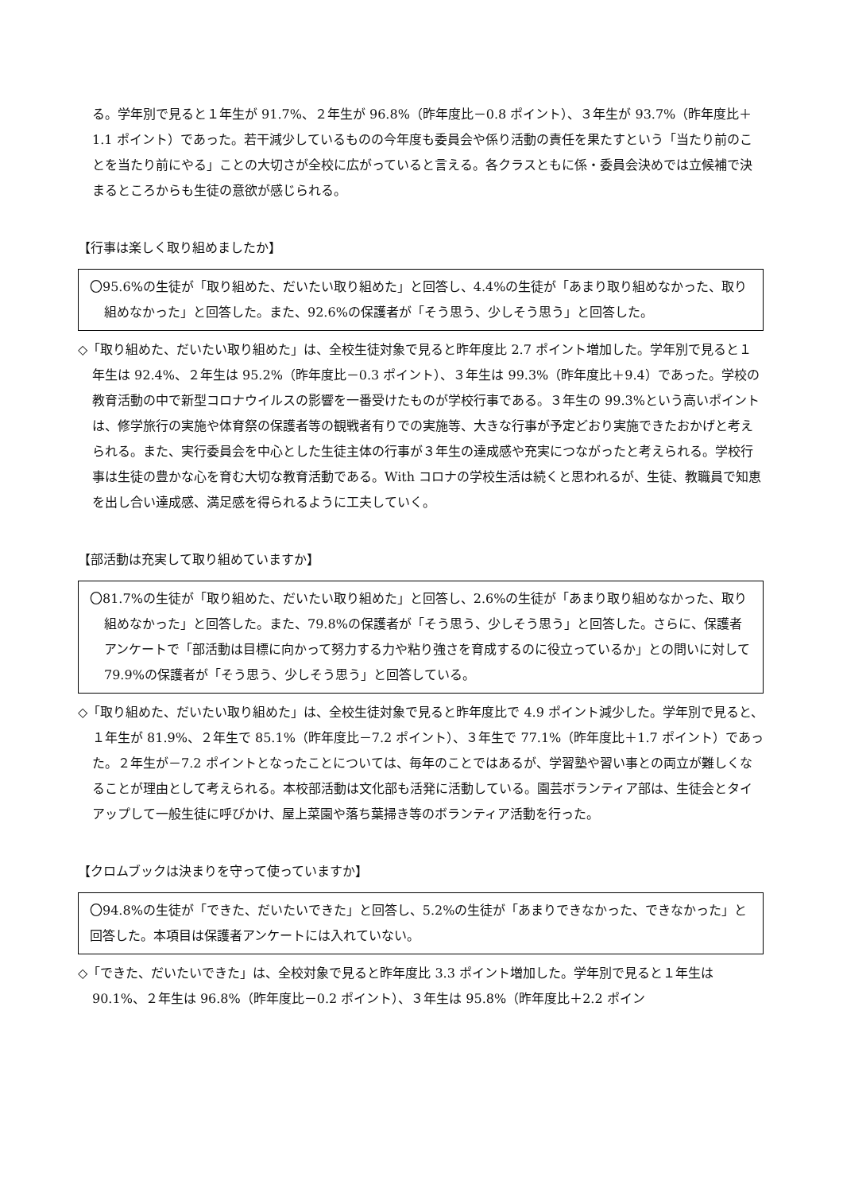る。学年別で見ると１年生が 91.7%、２年生が 96.8%（昨年度比－0.8 ポイント）、３年生が 93.7%（昨年度比＋1.1 ポイント）であった。若干減少しているものの今年度も委員会や係り活動の責任を果たすという「当たり前のことを当たり前にやる」ことの大切さが全校に広がっていると言える。各クラスともに係・委員会決めでは立候補で決まるところからも生徒の意欲が感じられる。
【行事は楽しく取り組めましたか】
〇95.6%の生徒が「取り組めた、だいたい取り組めた」と回答し、4.4%の生徒が「あまり取り組めなかった、取り組めなかった」と回答した。また、92.6%の保護者が「そう思う、少しそう思う」と回答した。
◇「取り組めた、だいたい取り組めた」は、全校生徒対象で見ると昨年度比 2.7 ポイント増加した。学年別で見ると１年生は 92.4%、２年生は 95.2%（昨年度比－0.3 ポイント）、３年生は 99.3%（昨年度比＋9.4）であった。学校の教育活動の中で新型コロナウイルスの影響を一番受けたものが学校行事である。３年生の 99.3%という高いポイントは、修学旅行の実施や体育祭の保護者等の観戦者有りでの実施等、大きな行事が予定どおり実施できたおかげと考えられる。また、実行委員会を中心とした生徒主体の行事が３年生の達成感や充実につながったと考えられる。学校行事は生徒の豊かな心を育む大切な教育活動である。With コロナの学校生活は続くと思われるが、生徒、教職員で知恵を出し合い達成感、満足感を得られるように工夫していく。
【部活動は充実して取り組めていますか】
〇81.7%の生徒が「取り組めた、だいたい取り組めた」と回答し、2.6%の生徒が「あまり取り組めなかった、取り組めなかった」と回答した。また、79.8%の保護者が「そう思う、少しそう思う」と回答した。さらに、保護者アンケートで「部活動は目標に向かって努力する力や粘り強さを育成するのに役立っているか」との問いに対して 79.9%の保護者が「そう思う、少しそう思う」と回答している。
◇「取り組めた、だいたい取り組めた」は、全校生徒対象で見ると昨年度比で 4.9 ポイント減少した。学年別で見ると、１年生が 81.9%、２年生で 85.1%（昨年度比－7.2 ポイント）、３年生で 77.1%（昨年度比＋1.7 ポイント）であった。２年生が－7.2 ポイントとなったことについては、毎年のことではあるが、学習塾や習い事との両立が難しくなることが理由として考えられる。本校部活動は文化部も活発に活動している。園芸ボランティア部は、生徒会とタイアップして一般生徒に呼びかけ、屋上菜園や落ち葉掃き等のボランティア活動を行った。
【クロムブックは決まりを守って使っていますか】
〇94.8%の生徒が「できた、だいたいできた」と回答し、5.2%の生徒が「あまりできなかった、できなかった」と回答した。本項目は保護者アンケートには入れていない。
◇「できた、だいたいできた」は、全校対象で見ると昨年度比 3.3 ポイント増加した。学年別で見ると１年生は 90.1%、２年生は 96.8%（昨年度比－0.2 ポイント）、３年生は 95.8%（昨年度比＋2.2 ポイン